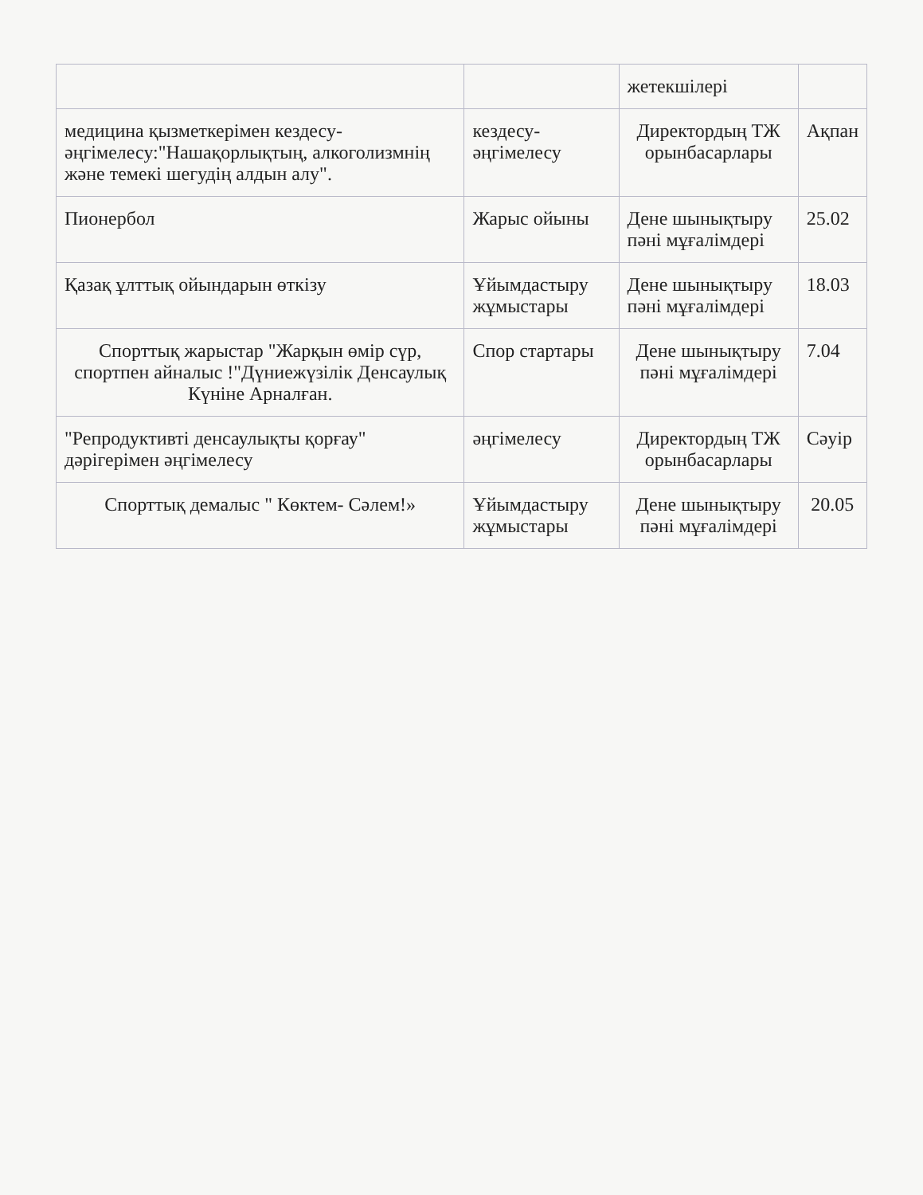| | | жетекшілері | |
| медицина қызметкерімен кездесу-әңгімелесу:"Нашақорлықтың, алкоголизмнің және темекі шегудің алдын алу". | кездесу- әңгімелесу | Директордың ТЖ орынбасарлары | Ақпан |
| Пионербол | Жарыс ойыны | Дене шынықтыру пәні мұғалімдері | 25.02 |
| Қазақ ұлттық ойындарын өткізу | Ұйымдастыру жұмыстары | Дене шынықтыру пәні мұғалімдері | 18.03 |
| Спорттық жарыстар "Жарқын өмір сүр, спортпен айналыс !"Дүниежүзілік Денсаулық Күніне Арналған. | Спор стартары | Дене шынықтыру пәні мұғалімдері | 7.04 |
| "Репродуктивті денсаулықты қорғау" дәрігерімен әңгімелесу | әңгімелесу | Директордың ТЖ орынбасарлары | Сәуір |
| Спорттық демалыс " Көктем- Сәлем!» | Ұйымдастыру жұмыстары | Дене шынықтыру пәні мұғалімдері | 20.05 |